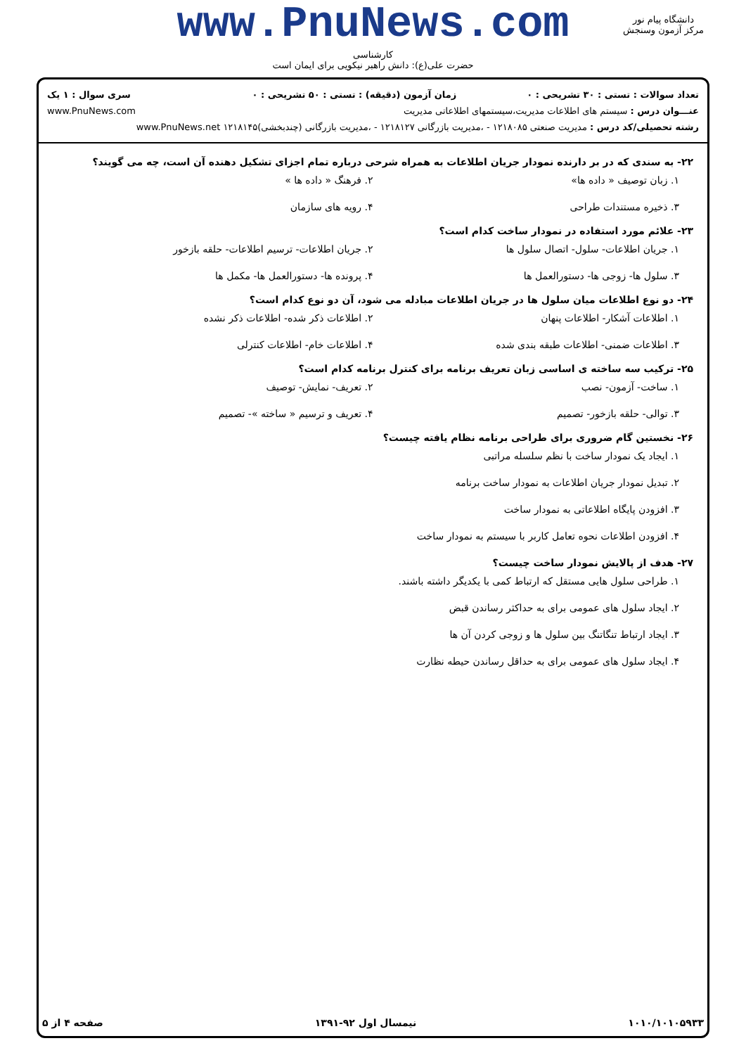www.PnuNews.com
کارشناسی
حضرت علی(ع): دانش راهبر نیکویی برای ایمان است
دانشگاه پیام نور
مرکز آزمون وسنجش
| تعداد سوالات : تستی : ۳۰ تشریحی : ۰ | زمان آزمون (دقیقه) : تستی : ۵۰ تشریحی : ۰ | سری سوال : ۱ یک |
| عنـــوان درس : سیستم های اطلاعات مدیریت،سیستمهای اطلاعاتی مدیریت | | www.PnuNews.com |
| رشته تحصیلی/کد درس : مدیریت صنعتی ۱۲۱۸۰۸۵ - ،مدیریت بازرگانی ۱۲۱۸۱۲۷ - ،مدیریت بازرگانی (چندبخشی)۱۲۱۸۱۴۵ www.PnuNews.net | | |
۲۲- به سندی که در بر دارنده نمودار جریان اطلاعات به همراه شرحی درباره تمام اجزای تشکیل دهنده آن است، چه می گویند؟
۱. زبان توصیف « داده ها»
۲. فرهنگ « داده ها »
۳. ذخیره مستندات طراحی
۴. رویه های سازمان
۲۳- علائم مورد استفاده در نمودار ساخت کدام است؟
۱. جریان اطلاعات- سلول- اتصال سلول ها
۲. جریان اطلاعات- ترسیم اطلاعات- حلقه بازخور
۳. سلول ها- زوجی ها- دستورالعمل ها
۴. پرونده ها- دستورالعمل ها- مکمل ها
۲۴- دو نوع اطلاعات میان سلول ها در جریان اطلاعات مبادله می شود، آن دو نوع کدام است؟
۱. اطلاعات آشکار- اطلاعات پنهان
۲. اطلاعات ذکر شده- اطلاعات ذکر نشده
۳. اطلاعات ضمنی- اطلاعات طبقه بندی شده
۴. اطلاعات خام- اطلاعات کنترلی
۲۵- ترکیب سه ساخته ی اساسی زبان تعریف برنامه برای کنترل برنامه کدام است؟
۱. ساخت- آزمون- نصب
۲. تعریف- نمایش- توصیف
۳. توالی- حلقه بازخور- تصمیم
۴. تعریف و ترسیم « ساخته »- تصمیم
۲۶- نخستین گام ضروری برای طراحی برنامه نظام یافته چیست؟
۱. ایجاد یک نمودار ساخت با نظم سلسله مراتبی
۲. تبدیل نمودار جریان اطلاعات به نمودار ساخت برنامه
۳. افزودن پایگاه اطلاعاتی به نمودار ساخت
۴. افزودن اطلاعات نحوه تعامل کاربر با سیستم به نمودار ساخت
۲۷- هدف از پالایش نمودار ساخت چیست؟
۱. طراحی سلول هایی مستقل که ارتباط کمی با یکدیگر داشته باشند.
۲. ایجاد سلول های عمومی برای به حداکثر رساندن قبض
۳. ایجاد ارتباط تنگاتنگ بین سلول ها و زوجی کردن آن ها
۴. ایجاد سلول های عمومی برای به حداقل رساندن حیطه نظارت
۱۰۱۰/۱۰۱۰۵۹۳۳ نیمسال اول ۹۲-۱۳۹۱ صفحه ۴ از ۵